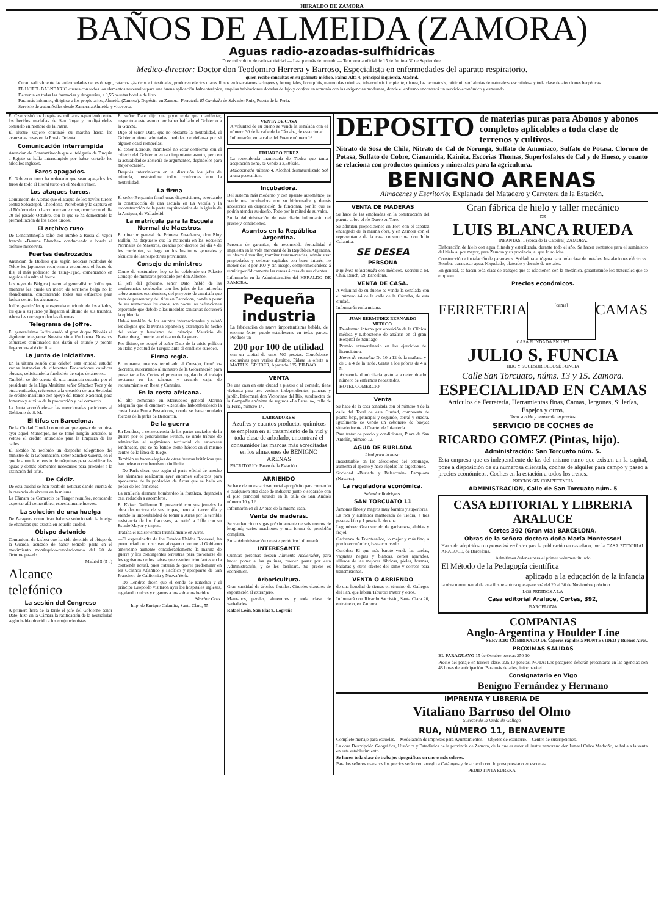HERALDO DE ZAMORA
BAÑOS DE ALMEIDA (ZAMORA)
Aguas radio-azoadas-sulfhídricas
Diez mil voltios de radio-actividad — Las que más del mundo — Temporada oficial de 15 de Junio a 30 de Septiembre.
Medico-director: Doctor don Teodomiro Herrera y Barroso, Especialista en enfermedades del aparato respiratorio.
quien recibe consultas en su gabinete médico, Palma Alta 4, principal izquierda, Madrid.
Curan radicalmente las enfermedades del estómago, catarros gástricos e intestinales, producen efectos maravillosos en los catarros laríngeos y bronquiales, bronquitis, neumonías crónicas, tuberculosis incipiente, disnea, las dermatosis, otitirinitis oftalmias de naturaleza escrufulosa y toda clase de afecciones herpéticas.
EL HOTEL BALNEARIO cuenta con todos los elementos necesarios para una buena aplicación balneoterápica, amplias habitaciones dotadas de lujo y confort en armonía con las exigencias modernas, donde el enfermo encontrará un servicio económico y esmerado.
De venta en todas las farmacias y droguerías, a 0,55 pesetas botella de litro.
Para más informes, dirigirse a los propietarios, Almeida (Zamora). Depósito en Zamora: Ferretería El Candado de Salvador Ruiz, Puerta de la Feria.
Servicio de automóviles desde Zamora a Almeida y viceversa.
El Czar visitó los hospitales militares repartiendo entre los heridos medallas de San Jorge y prodigándoles consuelo en nombre de la Patria.
El ilustre viajero continuó su marcha hacia las avanzadas rusas en la Prusia Oriental.
Comunicación interrumpida
Anuncian de Constantinopla que el telégrafo de Turquía a Egipto se halla interrumpido por haber cortado los hilos los ingleses.
Faros apagados.
El Gobierno turco ha ordenado que sean apagados los faros de todo el litoral turco en el Mediterráneo.
Los ataques turcos.
Comunican de Atenas que el ataque de los navíos turcos contra Sebastopol, Theodosia, Norobosik y la captura en el Bósforo de un barco mercante ruso, ocurrieron el día 29 del pasado Octubre, con lo que se ha demostrado la premeditación de los actos turcos.
El archivo ruso
De Constantinopla salió con rumbo a Rusia el vapor francés «Beaune Blanche» conduciendo a bordo el archivo moscovita.
Fuertes destrozados
Anuncian de Budeos que según noticias recibidas de Tokio los japoneses redujeron a escombros el fuerte de Ilis, el más poderoso de Tsing-Tgao, comenzando en seguida el asalto al fuerte.
Los reyes de Bélgica juraron al generalísimo Joffre que mientras les quede un metro de territorio belga no lo abandonarán, concentrando todos sus esfuerzos para luchar contra los alemanes.
Joffre grantizóles que esperaba el triunfo de los aliados, los que a su juicio ya llegaron al último de sus triunfos. Ahora les corresponden las derrotas.
Telegrama de Joffre.
El generalísimo Joffre envió al gran duque Nicolás el siguiente telegrama: Nuestra situación buena. Nuestros esfuerzos combinados nos darán el triunfo y pronto llegaremos al éxito final.
La Junta de iniciativas.
En la última sesión que celebró esta entidad estudió varias instancias de diferentes Federaciones católicas obreras, solicitando la fundación de cajas de ahorros.
También se dió cuenta de una instancia suscrita por el presidente de la Liga Marítima señor Sánchez Toca y de otras entidades, referentes a la creación de una Sociedad de crédito marítimo con apoyo del Banco Nacional, para fomento y auxilio de la producción y del comercio.
La Junta acordó elevar las mencionadas peticiones al Gobierno de S. M.
El tifus en Barcelona.
De la Ciudad Condal comunican que apesar de reunirse ayer aquel Municipio, no se tomó ningún acuerdo, ni votose el crédito anunciado para la limpieza de las calles.
El alcalde ha recibido un despacho telegráfico del ministro de la Gobernación, señor Sánchez Guerra, en el que le anuncia el envío de máquinas para esterilizar las aguas y demás elementos necesarios para proceder a la extinción del tifus.
De Cádiz.
De esta ciudad se han recibido noticias dando cuenta de la carencia de víveres en la misma.
La Cámara de Comercio de Tánger reunióse, acordando exportar allí comestibles, especialmente huevos.
La solución de una huelga
De Zaragoza comunican haberse solucionado la huelga de ebanistas que existía en aquella ciudad.
Obispo detenido
Comunican de Lisboa que ha sido detenido el obispo de la Guarda, acusado de haber tomado parte en el movimiento monárquico-revolucionario del 20 de Octubre pasado.
Madrid 5 (5 t.)
Alcance
telefónico
La sesión del Congreso
A primera hora de la tarde el jefe del Gobierno señor Dato, hizo en la Cámara la ratificación de la neutralidad según había ofrecido a los conjuncionistas.
El señor Dato dijo que poco tenía que manifestar, respecto a este asunto por haber hablado el Gobierno a la Gaceta.
Digo el señor Dato, que no obstante la neutralidad, el Gobierno tiene adoptadas medidas de defensa por si alguien osará romperlas.
El señor Lerroux, manifestó no estar conforme con el criterio del Gobierno en tan importante asunto, pero en la actualidad se abstenía de argumentos, dejándolos para mejor ocasión.
Después intervinieron en la discusión los jefes de minoría, mostrándose todos conformes con la neutralidad.
La firma
El señor Bergamín firmó unas disposiciones, acordando la construcción de una escuela en La Vecilla y la reconstrucción de la parte arquitectónica de la iglesia de la Antigua, de Valladolid.
La matrícula para la Escuela Normal de Maestros.
El director general de Primera Enseñanza, don Eloy Bullón, ha dispuesto que la matrícula en las Escuelas Normales de Maestros, creadas por decreto del día 4 de los corrientes, se haga en los Institutos generales y técnicos de las respectivas provincias.
Consejo de ministros
Como de costumbre, hoy se ha celebrado en Palacio Consejo de ministros presidido por don Alfonso.
El jefe del gobierno, señor Dato, habló de las conferencias celebradas con los jefes de las minorías sobre asuntos económicos, del proyecto de amnistía que trata de presentar y del tifus en Barcelona, donde a pesar de ser numerosos los casos, son pocas las defunciones esperando que debido a las medidas sanitarias decrecerá la epidemia.
Habló también de los asuntos internacionales y relató los elogios que la Prensa española y extranjera ha hecho del valor y heroísmo del príncipe Mauricio de Battemberg, muerto en el teatro de la guerra.
Por último, se ocupó el señor Dato de la crisis política en Italia y actitud de Turquía ante el conflicto europeo.
Firma regia.
El monarca, una vez terminado el Consejo, firmó los decretos, autorizando al ministro de la Gobernación para presentar a las Cortes el proyecto regulando el trabajo nocturno en las tahonas y creando cajas de reclutamiento en Ibeza y Canarias.
En la costa africana.
El alto comisario en Marruecos general Marina telegrafía que el cañonero «Recalde» habombardeado la costa hasta Punta Pescadores, donde se hanacumulado fuerzas de la jarka de Bencarrin.
De la guerra
En Londres, a consecuencia de los partes enviados de la guerra por el generalísimo French, se rinde tributo de admiración al regimiento territorial de escoceses londineses, que se ha batido como héroes en el mismo centro de la línea de fuego.
También se hacen elogios de otras fuerzas británicas que han peleado con heroísmo sin límite.
—De París dicen que según el parte oficial de anoche los alemanes realizaron ayer enormes esfuerzos para apoderarse de la población de Arras que se halla en poder de los franceses.
La artillería alemana bombardeó la fortaleza, dejándola casi reducida a escombros.
El Kaiser Guillermo II presenció con sus jemelos la obra destructora de sus tropas, pero al tercer día y viendo la imposibilidad de tomar a Arras por la terrible resistencia de los franceses, se retiró a Lille con su Estado Mayor y tropas.
Trataba el Kaiser entrar triunfalmente en Arras.
—El expresidedte de los Estados Unidos Roosevel, ha pronunciado un discurso, abogando porque el Gobierno americano aumente considerablemente la marina de guerra y los contingentes terrestres para prevenirse de los egoísmos de los paises que resulten triunfantes en la contienda actual, pues tratarán de querer predominar en los Océanos Atlántico y Pacífico y apropiarse de San Francisco de California y Nueva York.
—De Londres dicen que el conde de Kitecher y el príncipe Leopoldo visitaron ayer los hospitales ingleses, regalando dulces y cigarros a los soldados heridos.
Sánchez Ortiz.
Imp. de Enrique Calamita, Santa Clara, 55
VENTA DE CASA
A voluntad de su dueño se vende la señalada con el número 30 de la calle de la Cárcaba, de esta ciudad.
Informarán, en la calle del Puente número 16.
EDUARDO PEREZ
La renombrada mantecada de Tiedra que tanta aceptación tiene, se vende a 3,50 kilo.
Malcocinado número 4. Alcohol desnaturalizado Sol a una peseta litro.
Incubadora.
Del sistema más moderno y con aparato automático, se vende una incubadora con su hidromadre y demás accesorios en disposición de funcionar, por lo que se podría atender su dueño. Todo por la mitad de su valor.
En la Administración de este diario informarán del precio y condiciones.
Asuntos en la República Argentina.
Persona de garantías, de reconocida formalidad é impuesta en la vida mercantil de la República Argentina, se ofrece á ventilar, tramitar testamentarías, administrar propiedades y colocar capitales con buen interés, no menor del 8 por 100 y sin riesgo, comprometiéndose á remitir periódicamente las rentas á casa de sus clientes.
Informarán en la Administración del HERALDO DE ZAMORA.
Pequeña industria
La fabricación de nueva importantísima bebida, de enorme éxito, puede establecerse en todas partes. Produce un
200 por 100 de utilidad
con un capital de unos 700 pesetas. Concédense exclusivas para varios distritos. Pídase la oferta a MATTHS. GRUBER, Apartado 185, BILBAO
VENTA
De una casa en esta ciudad a plazos o al contado, tiene vivienda para tres vecinos independientes, paneras y jardín. Informará don Victoriano del Rio, subdirector de la Compañía anónima de seguros «La Estrella», calle de la Feria, número 14.
LABRADORES:
Azufres y cuantos productos químicos se emplean en el tratamiento de la vid y toda clase de arbolado, encontrará el consumidor las marcas más acreditadas en los almacenes de BENIGNO ARENAS
ESCRITORIO: Paseo de la Estación
ARRIENDO
Se hace de un espacioso portal apropósito para comercio o cualquiera otra clase de industria junto o separado con el piso principal situado en la calle de San Andrés número 10 y 12.
Informarán en el 2.º piso de la misma casa.
Venta de maderas.
Se venden cinco vigas próximamente de seis metros de longitud; varios machones y una forma de pendolón completa.
En la Administración de este periódico informarán.
INTERESANTE
Cuantas personas deseen Alimento Acelerador, para hacer poner a las gallinas, pueden pasar por esta Administración, y se les facilitará. Su precio es económico.
Arboricultura.
Gran cantidad de árboles frutales. Ciruelos claudios de exportación al extranjero.
Manzanos, perales, almendros y toda clase de variedades.
Rafael León, San Blas 8, Logroño
DEPOSITO
de materias puras para Abonos y abonos completos aplicables a toda clase de terrenos y cultivos.
Nitrato de Sosa de Chile, Nitrato de Cal de Noruega, Sulfato de Amoniaco, Sulfato de Potasa, Cloruro de Potasa, Sulfato de Cobre, Cianamida, Kainita, Escorias Thomas, Superfosfatos de Cal y de Hueso, y cuanto se relaciona con productos químicos y minerales para la agricultura.
BENIGNO ARENAS
Almacenes y Escritorio: Explanada del Matadero y Carretera de la Estación.
VENTA DE MADERAS
Se hace de las empleadas en la construcción del puente sobre el río Duero en Toro.
Se admiten proposiciones en Toro con el capataz encargado de la misma obra, y en Zamora con el representante de la casa constructora don Julio Calamita.
SE DESEA
PERSONA
muy bien relacionada con médicos. Escribir a M. Chiá, Bruch, 69, Barcelona.
VENTA DE CASA.
A voluntad de su dueño se vende la señalada con el número 44 de la calle de la Cárcaba, de esta ciudad.
Informarán en la misma.
JUAN BERMUDEZ BERNARDO
MEDICO.
Ex-alumno interno por oposición de la Clínica médica y Laboratorio de análisis en el gran Hospital de Santiago.
Premio extraordinario en los ejercicios de licenciatura.
Horas de consulta: De 10 a 12 de la mañana y de 3 a 4 de la tarde. Gratis a los pobres de 4 a 5.
Asistencia domiciliaria gratuita a determinado número de enfermos necesitados.
HOTEL COMERCIO
Venta
Se hace de la casa señalada con el número 4 de la calle del Toral de esta Ciudad, compuesta de planta baja, principal y segundo, corral y cuadra. Igualmente se vende un cebonero de bueyes situado frente al Cuartel de Infantería.
Para tratar de precio y condiciones, Plaza de San Antolín, número 12.
AGUA DE BURLADA
Ideal para la mesa.
Insustituible en las afecciones del estómago, aumenta el apetito y hace rápidas las digestiones.
Sociedad «Burlada y Belascoain» Pamplona (Navarra).
La reguladora económica.
Salvador Rodríguez.
SAN TORCUATO 11
Jamones finos y magros muy baratos y superiores.
La rica y auténtica mantecada de Tiedra, a tres pesetas kilo y 1 peseta la docena.
Legumbres: Gran surtido de garbanzos, alubias y fréjol.
Garbanzo de Fuentesaúco, lo mejor y más fino, a precio económico, basta con verlo.
Curtidos: El que más barato vende las suelas, vaquetas negras y blancas, cortes aparados, silleros de las mejores fábricas, pieles, hormas, badanas y otros efectos del ramo y correas para transmisiones.
VENTA O ARRIENDO
de una heredad de tierras en término de Gallegos del Pan, que labran Tiburcio Pastor y otros.
Informará don Ricardo Sacristán, Santa Clara 20, entretuelo, en Zamora.
Gran fábrica de hielo y taller mecánico
DE
LUIS BLANCA RUEDA
INFANTAS, 1 (cerca de la Catedral) ZAMORA.
Elaboración de hielo con agua filtrada y esterilizada, durante todo el año. Se hacen contratos para el suministro del hielo al por mayor, para Zamora y su provincia, al que lo solicite.
Construcción e instalación de pararrayos. Soldadura autógena para toda clase de metales. Instalaciones eléctricas. Bombas para sacar agua. Niquelado, plateado y dorado de metales.
En general, se hacen toda clase de trabajos que se relacionen con la mecánica, garantizando los materiales que se emplean.
Precios económicos.
FERRETERIA [cama] CAMAS
CASA FUNDADA EN 1877
JULIO S. FUNCIA
HIJO Y SUCESOR DE JOSÉ FUNCIA
Calle San Torcuato, núms. 13 y 15. Zamora.
ESPECIALIDAD EN CAMAS
Artículos de Ferretería, Herramientas finas, Camas, Jergones, Sillerías, Espejos y otros.
Gran surtido y economía en precios.
SERVICIO DE COCHES de
RICARDO GOMEZ (Pintas, hijo).
Administración: San Torcuato núm. 5.
Esta empresa que es independiente de las del mismo ramo que existen en la capital, pone a disposición de su numerosa clientela, coches de alquiler para campo y paseo a precios económicos. Coches en la estación a todos los trenes.
PRECIOS SIN COMPETENCIA
ADMINISTRACION, Calle de San Torcuato núm. 5
CASA EDITORIAL Y LIBRERIA ARALUCE
Cortes 392 (Gran vía) BARCELONA.
Obras de la señora doctora doña María Montessori
Han sido adquiridos con propiedad exclusiva para la publicación en castellano, por la CASA EDITORIAL ARALUCE, de Barcelona.
Admitimos órdenes para el primer volumen titulado
El Método de la Pedagogía científica
aplicado a la educación de la infancia
la obra monumental de esta ilustre autora que aparecerá del 20 al 30 de Noviembre próximo.
LOS PEDIDOS A LA
Casa editorial Araluce, Cortes, 392,
BARCELONA
COMPANIAS
Anglo-Argentina y Houlder Line
SERVICIO COMBINADO DE Vapores rápidos a MONTEVIDEO y Buenos Aires.
PROXIMAS SALIDAS
EL PARAGUAYO 15 de Octubre pesetas 250 10
Precio del pasaje en tercera clase, 225,10 pesetas. NOTA: Los pasajeros deberán presentarse en las agencias con 48 horas de anticipación. Para más detalles, informará el
Consignatario en Vigo
Benigno Fernández y Hermano
IMPRENTA Y LIBRERIA DE
Vitaliano Barroso del Olmo
Sucesor de la Viuda de Gallego
RUA, NÚMERO 11, BENAVENTE
Completo menaje para escuelas.—Modelación de impresos para Ayuntamientos.—Objetos de escritorio.—Centro de suscripciones.
La obra Descripción Geográfica, Histórica y Estadística de la provincia de Zamora, de la que es autor el ilustre zamorano don Ismael Calvo Madroño, se halla a la venta en este establecimiento.
Se hacen toda clase de trabajos tipográficos en uno o más colores.
Para los señores maestros los precios serán con arreglo a Catálogos y de acuerdo con lo presupuestado en escuelas.
PEDID TINTA EUREKA